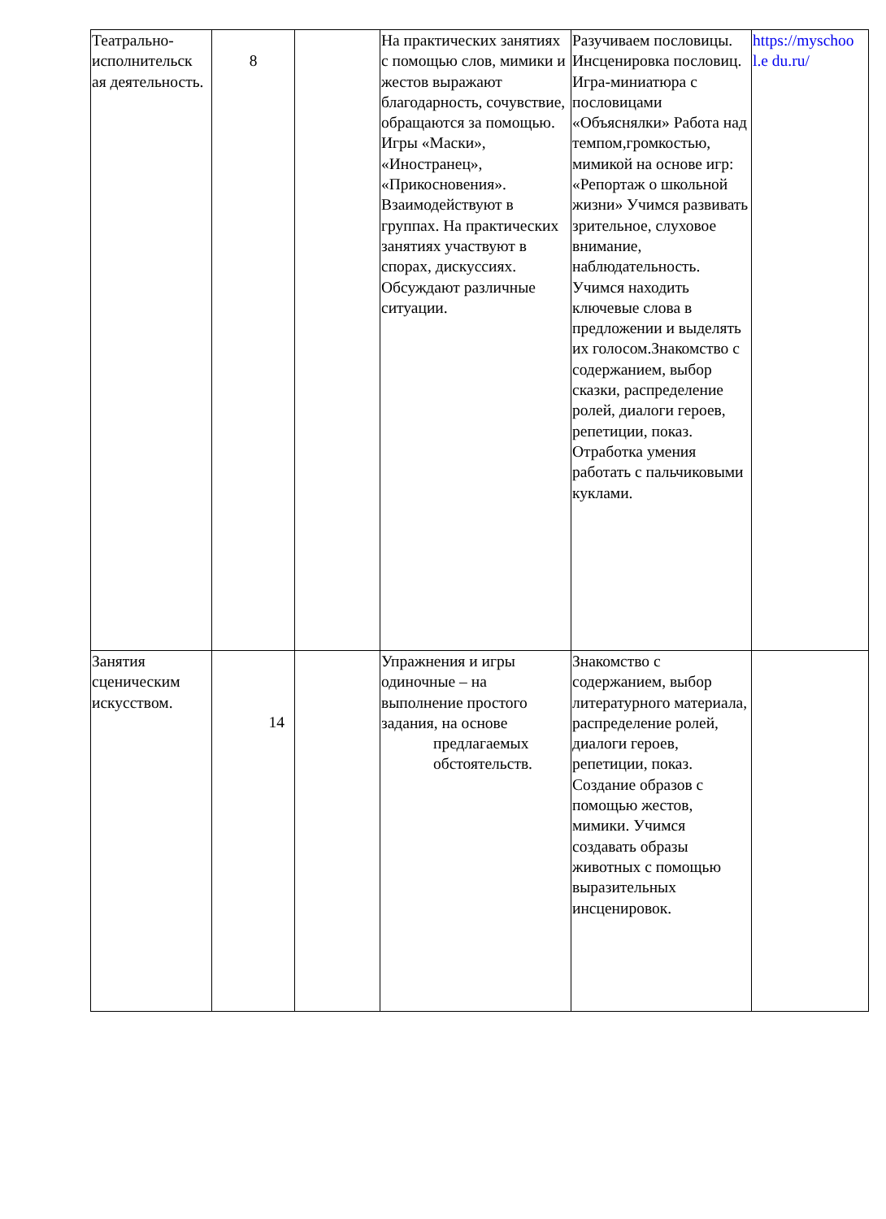| Театрально-исполнительск ая деятельность. | 8 | | На практических занятиях с помощью слов, мимики и жестов выражают благодарность, сочувствие, обращаются за помощью. Игры «Маски», «Иностранец», «Прикосновения». Взаимодействуют в группах. На практических занятиях участвуют в спорах, дискуссиях. Обсуждают различные ситуации. | Разучиваем пословицы. Инсценировка пословиц. Игра-миниатюра с пословицами «Объяснялки» Работа над темпом,громкостью, мимикой на основе игр: «Репортаж о школьной жизни» Учимся развивать зрительное, слуховое внимание, наблюдательность. Учимся находить ключевые слова в предложении и выделять их голосом.Знакомство с содержанием, выбор сказки, распределение ролей, диалоги героев, репетиции, показ. Отработка умения работать с пальчиковыми куклами. | https://myschoo l.e du.ru/ |
| Занятия сценическим искусством. | 14 | | Упражнения и игры одиночные – на выполнение простого задания, на основе предлагаемых обстоятельств. | Знакомство с содержанием, выбор литературного материала, распределение ролей, диалоги героев, репетиции, показ. Создание образов с помощью жестов, мимики. Учимся создавать образы животных с помощью выразительных инсценировок. | |